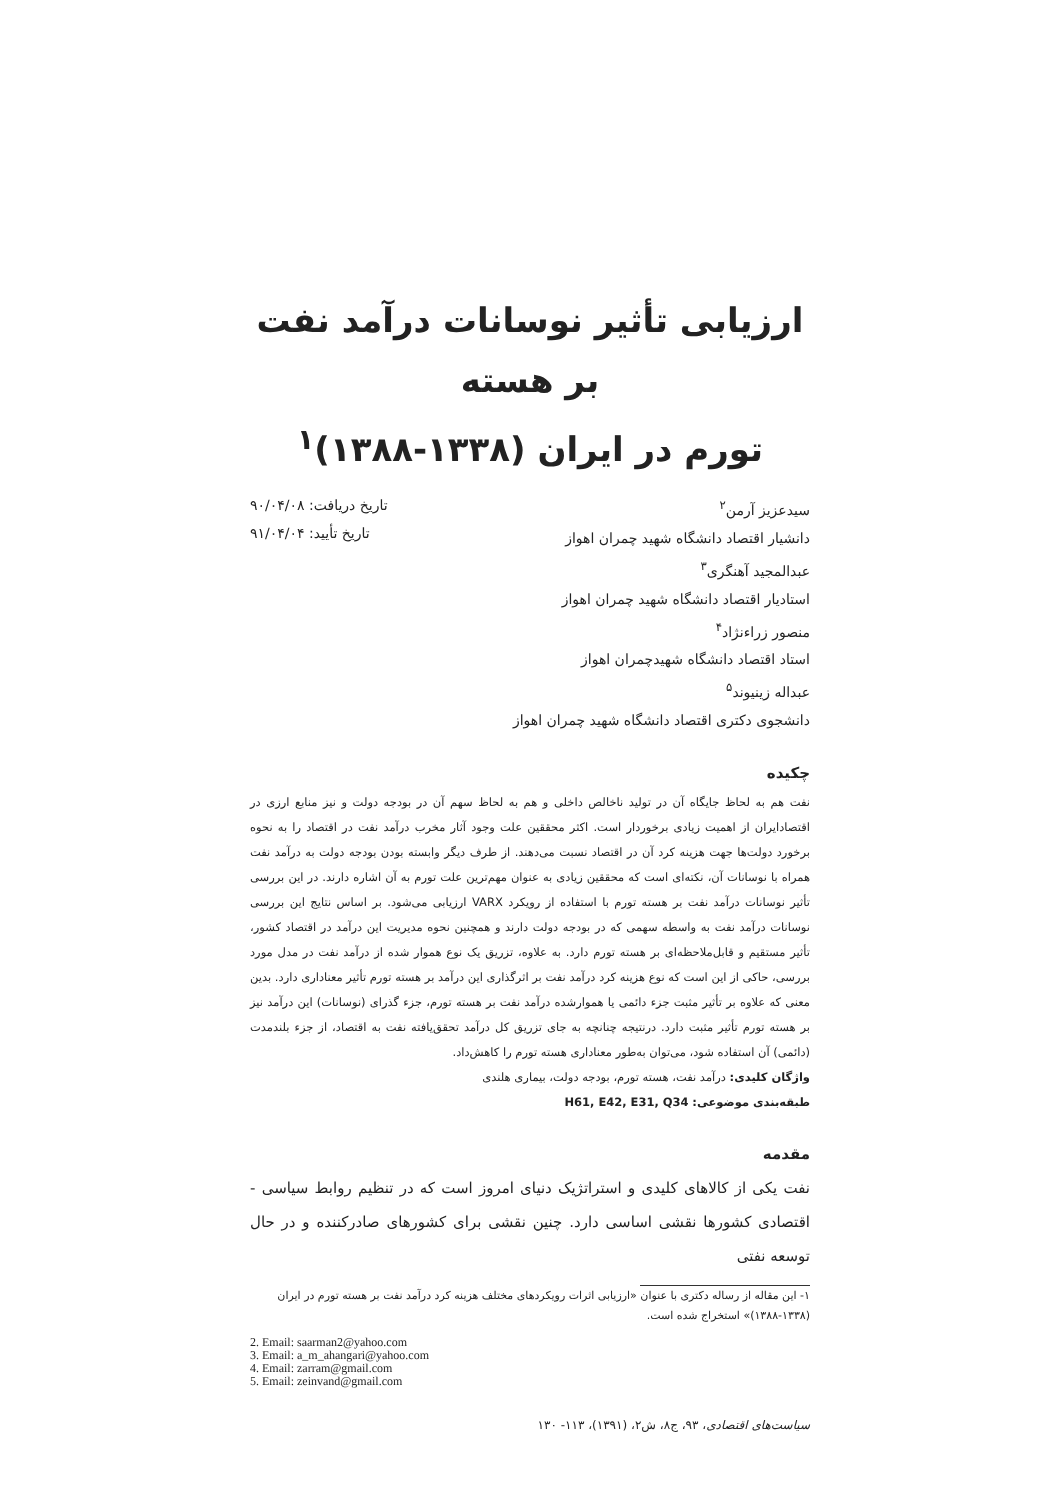ارزیابی تأثیر نوسانات درآمد نفت بر هسته
تورم در ایران (۱۳۳۸-۱۳۸۸)<sup>۱</sup>
سیدعزیز آرمن<sup>۲</sup>
دانشیار اقتصاد دانشگاه شهید چمران اهواز
عبدالمجید آهنگری<sup>۳</sup>
استادیار اقتصاد دانشگاه شهید چمران اهواز
منصور زراءنژاد<sup>۴</sup>
استاد اقتصاد دانشگاه شهیدچمران اهواز
عبداله زینیوند<sup>۵</sup>
دانشجوی دکتری اقتصاد دانشگاه شهید چمران اهواز
تاریخ دریافت: ۹۰/۰۴/۰۸
تاریخ تأیید: ۹۱/۰۴/۰۴
چکیده
نفت هم به لحاظ جایگاه آن در تولید ناخالص داخلی و هم به لحاظ سهم آن در بودجه دولت و نیز منابع ارزی در اقتصادایران از اهمیت زیادی برخوردار است. اکثر محققین علت وجود آثار مخرب درآمد نفت در اقتصاد را به نحوه برخورد دولت‌ها جهت هزینه کرد آن در اقتصاد نسبت می‌دهند. از طرف دیگر وابسته بودن بودجه دولت به درآمد نفت همراه با نوسانات آن، نکته‌ای است که محققین زیادی به عنوان مهم‌ترین علت تورم به آن اشاره دارند. در این بررسی تأثیر نوسانات درآمد نفت بر هسته تورم با استفاده از رویکرد VARX ارزیابی می‌شود. بر اساس نتایج این بررسی نوسانات درآمد نفت به واسطه سهمی که در بودجه دولت دارند و همچنین نحوه مدیریت این درآمد در اقتصاد کشور، تأثیر مستقیم و قابل‌ملاحظه‌ای بر هسته تورم دارد. به علاوه، تزریق یک نوع هموار شده از درآمد نفت در مدل مورد بررسی، حاکی از این است که نوع هزینه کرد درآمد نفت بر اثرگذاری این درآمد بر هسته تورم تأثیر معناداری دارد. بدین معنی که علاوه بر تأثیر مثبت جزء دائمی یا هموارشده درآمد نفت بر هسته تورم، جزء گذرای (نوسانات) این درآمد نیز بر هسته تورم تأثیر مثبت دارد. درنتیجه چنانچه به جای تزریق کل درآمد تحقق‌یافته نفت به اقتصاد، از جزء بلندمدت (دائمی) آن استفاده شود، می‌توان به‌طور معناداری هسته تورم را کاهش‌داد.
واژگان کلیدی: درآمد نفت، هسته تورم، بودجه دولت، بیماری هلندی
طبقه‌بندی موضوعی: H61, E42, E31, Q34
مقدمه
نفت یکی از کالاهای کلیدی و استراتژیک دنیای امروز است که در تنظیم روابط سیاسی - اقتصادی کشورها نقشی اساسی دارد. چنین نقشی برای کشورهای صادرکننده و در حال توسعه نفتی
۱- این مقاله از رساله دکتری با عنوان «ارزیابی اثرات رویکردهای مختلف هزینه کرد درآمد نفت بر هسته تورم در ایران (۱۳۳۸-۱۳۸۸)» استخراج شده است.
2. Email: saarman2@yahoo.com
3. Email: a_m_ahangari@yahoo.com
4. Email: zarram@gmail.com
5. Email: zeinvand@gmail.com
سیاست‌های اقتصادی، ۹۳، ج۸، ش۲، (۱۳۹۱)، ۱۱۳- ۱۳۰